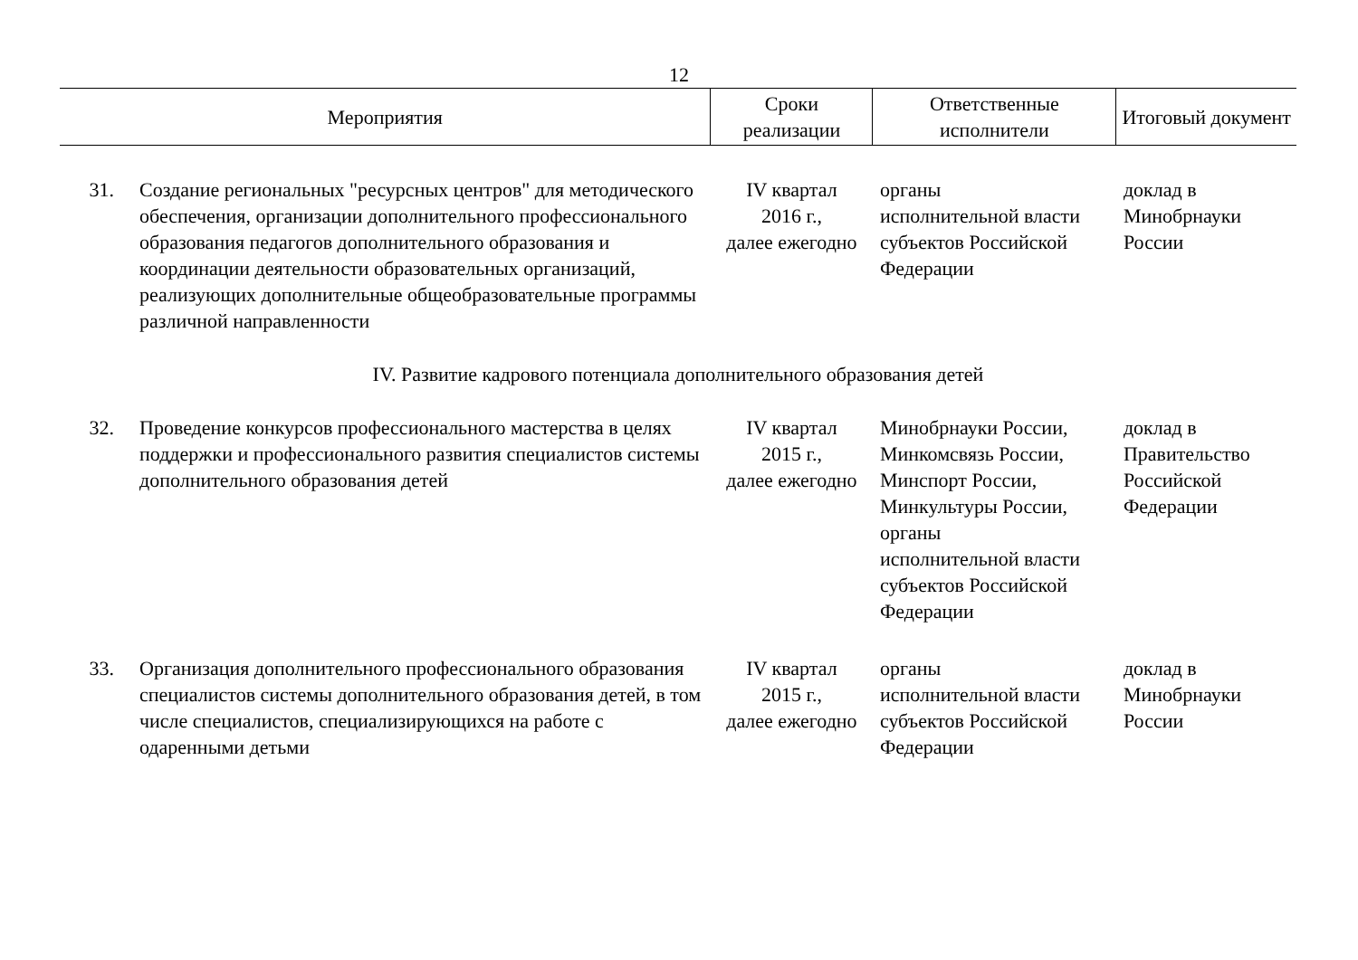12
| Мероприятия | | Сроки реализации | Ответственные исполнители | Итоговый документ |
| --- | --- | --- | --- | --- |
| 31. | Создание региональных "ресурсных центров" для методического обеспечения, организации дополнительного профессионального образования педагогов дополнительного образования и координации деятельности образовательных организаций, реализующих дополнительные общеобразовательные программы различной направленности | IV квартал 2016 г., далее ежегодно | органы исполнительной власти субъектов Российской Федерации | доклад в Минобрнауки России |
| IV. Развитие кадрового потенциала дополнительного образования детей | | | | |
| 32. | Проведение конкурсов профессионального мастерства в целях поддержки и профессионального развития специалистов системы дополнительного образования детей | IV квартал 2015 г., далее ежегодно | Минобрнауки России, Минкомсвязь России, Минспорт России, Минкультуры России, органы исполнительной власти субъектов Российской Федерации | доклад в Правительство Российской Федерации |
| 33. | Организация дополнительного профессионального образования специалистов системы дополнительного образования детей, в том числе специалистов, специализирующихся на работе с одаренными детьми | IV квартал 2015 г., далее ежегодно | органы исполнительной власти субъектов Российской Федерации | доклад в Минобрнауки России |